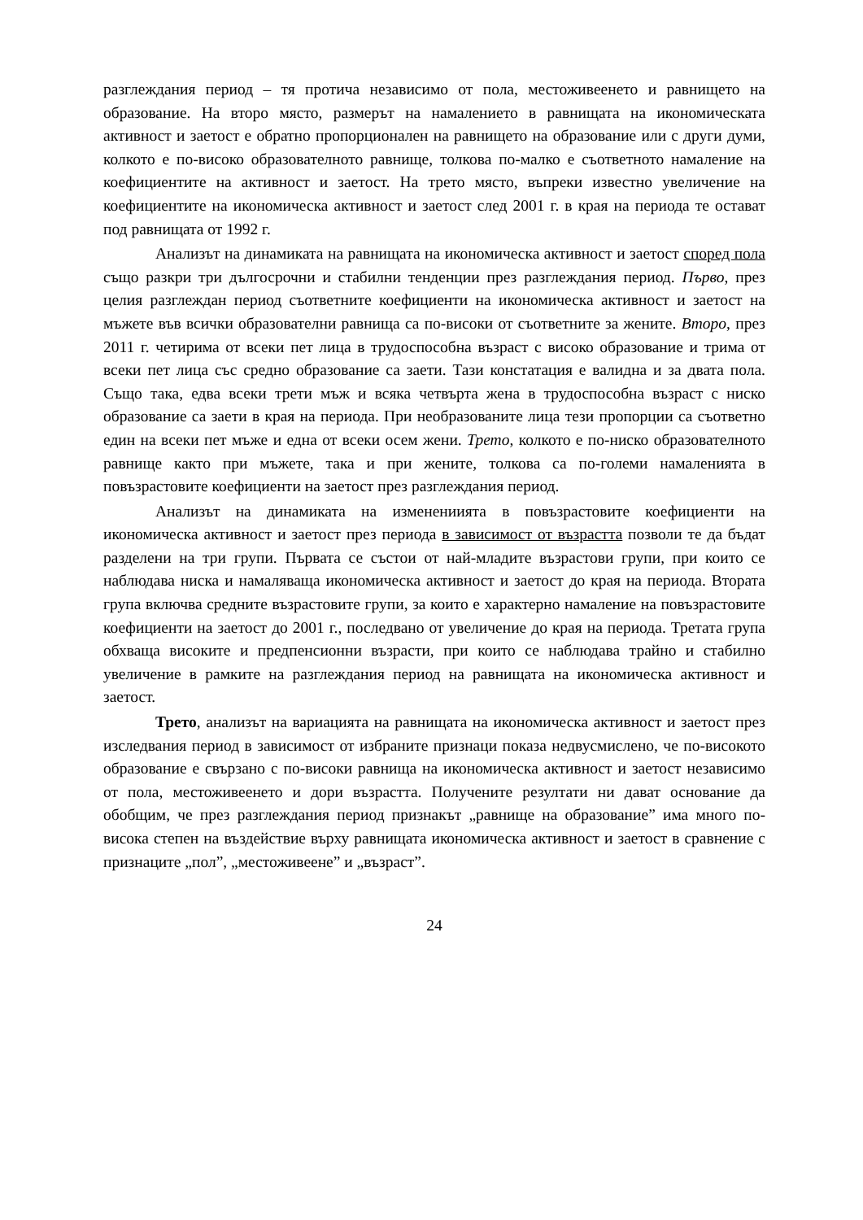разглеждания период – тя протича независимо от пола, местоживеенето и равнището на образование. На второ място, размерът на намалението в равнищата на икономическата активност и заетост е обратно пропорционален на равнището на образование или с други думи, колкото е по-високо образователното равнище, толкова по-малко е съответното намаление на коефициентите на активност и заетост. На трето място, въпреки известно увеличение на коефициентите на икономическа активност и заетост след 2001 г. в края на периода те остават под равнищата от 1992 г.
Анализът на динамиката на равнищата на икономическа активност и заетост според пола също разкри три дългосрочни и стабилни тенденции през разглеждания период. Първо, през целия разглеждан период съответните коефициенти на икономическа активност и заетост на мъжете във всички образователни равнища са по-високи от съответните за жените. Второ, през 2011 г. четирима от всеки пет лица в трудоспособна възраст с високо образование и трима от всеки пет лица със средно образование са заети. Тази констатация е валидна и за двата пола. Също така, едва всеки трети мъж и всяка четвърта жена в трудоспособна възраст с ниско образование са заети в края на периода. При необразованите лица тези пропорции са съответно един на всеки пет мъже и една от всеки осем жени. Трето, колкото е по-ниско образователното равнище както при мъжете, така и при жените, толкова са по-големи намаленията в повъзрастовите коефициенти на заетост през разглеждания период.
Анализът на динамиката на изменениията в повъзрастовите коефициенти на икономическа активност и заетост през периода в зависимост от възрастта позволи те да бъдат разделени на три групи. Първата се състои от най-младите възрастови групи, при които се наблюдава ниска и намаляваща икономическа активност и заетост до края на периода. Втората група включва средните възрастовите групи, за които е характерно намаление на повъзрастовите коефициенти на заетост до 2001 г., последвано от увеличение до края на периода. Третата група обхваща високите и предпенсионни възрасти, при които се наблюдава трайно и стабилно увеличение в рамките на разглеждания период на равнищата на икономическа активност и заетост.
Трето, анализът на вариацията на равнищата на икономическа активност и заетост през изследвания период в зависимост от избраните признаци показа недвусмислено, че по-високото образование е свързано с по-високи равнища на икономическа активност и заетост независимо от пола, местоживеенето и дори възрастта. Получените резултати ни дават основание да обобщим, че през разглеждания период признакът „равнище на образование” има много по-висока степен на въздействие върху равнищата икономическа активност и заетост в сравнение с признаците „пол”, „местоживеене” и „възраст”.
24